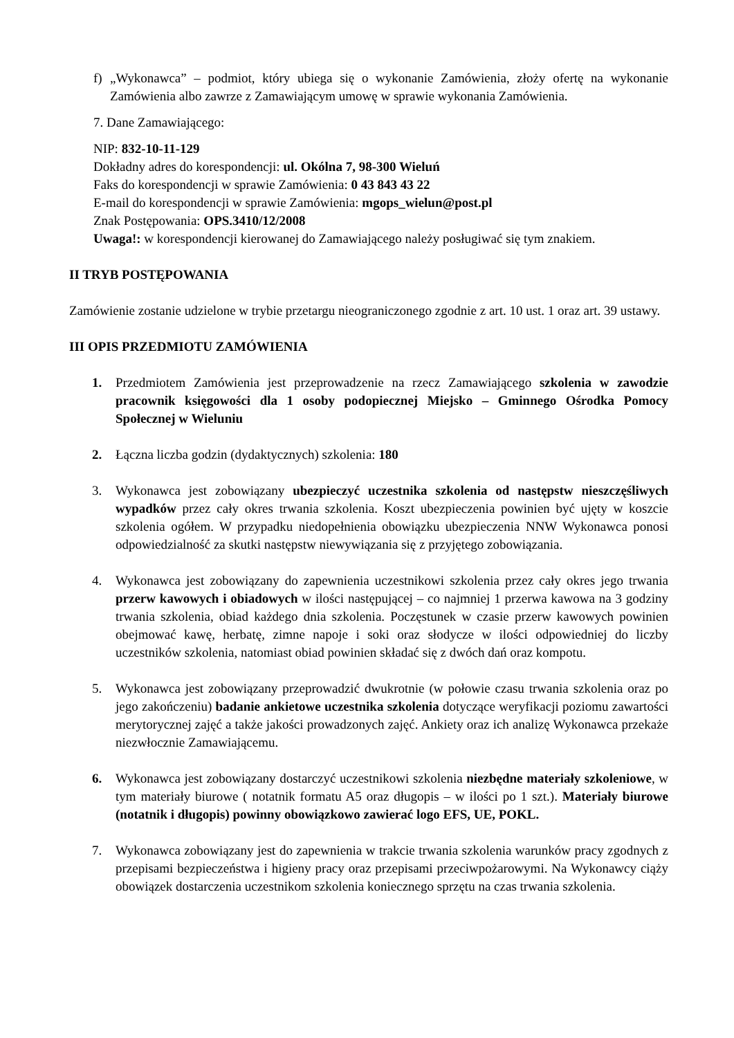f) „Wykonawca” – podmiot, który ubiega się o wykonanie Zamówienia, złoży ofertę na wykonanie Zamówienia albo zawrze z Zamawiającym umowę w sprawie wykonania Zamówienia.
7. Dane Zamawiającego:
NIP: 832-10-11-129
Dokładny adres do korespondencji: ul. Okólna 7, 98-300 Wieluń
Faks do korespondencji w sprawie Zamówienia: 0 43 843 43 22
E-mail do korespondencji w sprawie Zamówienia: mgops_wielun@post.pl
Znak Postępowania: OPS.3410/12/2008
Uwaga!: w korespondencji kierowanej do Zamawiającego należy posługiwać się tym znakiem.
II TRYB POSTĘPOWANIA
Zamówienie zostanie udzielone w trybie przetargu nieograniczonego zgodnie z art. 10 ust. 1 oraz art. 39 ustawy.
III OPIS PRZEDMIOTU ZAMÓWIENIA
1. Przedmiotem Zamówienia jest przeprowadzenie na rzecz Zamawiającego szkolenia w zawodzie pracownik księgowości dla 1 osoby podopiecznej Miejsko – Gminnego Ośrodka Pomocy Społecznej w Wieluniu
2. Łączna liczba godzin (dydaktycznych) szkolenia: 180
3. Wykonawca jest zobowiązany ubezpieczyć uczestnika szkolenia od następstw nieszczęśliwych wypadków przez cały okres trwania szkolenia. Koszt ubezpieczenia powinien być ujęty w koszcie szkolenia ogółem. W przypadku niedopełnienia obowiązku ubezpieczenia NNW Wykonawca ponosi odpowiedzialność za skutki następstw niewywiązania się z przyjętego zobowiązania.
4. Wykonawca jest zobowiązany do zapewnienia uczestnikowi szkolenia przez cały okres jego trwania przerw kawowych i obiadowych w ilości następującej – co najmniej 1 przerwa kawowa na 3 godziny trwania szkolenia, obiad każdego dnia szkolenia. Poczęstunek w czasie przerw kawowych powinien obejmować kawę, herbatę, zimne napoje i soki oraz słodycze w ilości odpowiedniej do liczby uczestników szkolenia, natomiast obiad powinien składać się z dwóch dań oraz kompotu.
5. Wykonawca jest zobowiązany przeprowadzić dwukrotnie (w połowie czasu trwania szkolenia oraz po jego zakończeniu) badanie ankietowe uczestnika szkolenia dotyczące weryfikacji poziomu zawartości merytorycznej zajęć a także jakości prowadzonych zajęć. Ankiety oraz ich analizę Wykonawca przekaże niezwłocznie Zamawiającemu.
6. Wykonawca jest zobowiązany dostarczyć uczestnikowi szkolenia niezbędne materiały szkoleniowe, w tym materiały biurowe ( notatnik formatu A5 oraz długopis – w ilości po 1 szt.). Materiały biurowe (notatnik i długopis) powinny obowiązkowo zawierać logo EFS, UE, POKL.
7. Wykonawca zobowiązany jest do zapewnienia w trakcie trwania szkolenia warunków pracy zgodnych z przepisami bezpieczeństwa i higieny pracy oraz przepisami przeciwpożarowymi. Na Wykonawcy ciąży obowiązek dostarczenia uczestnikom szkolenia koniecznego sprzętu na czas trwania szkolenia.